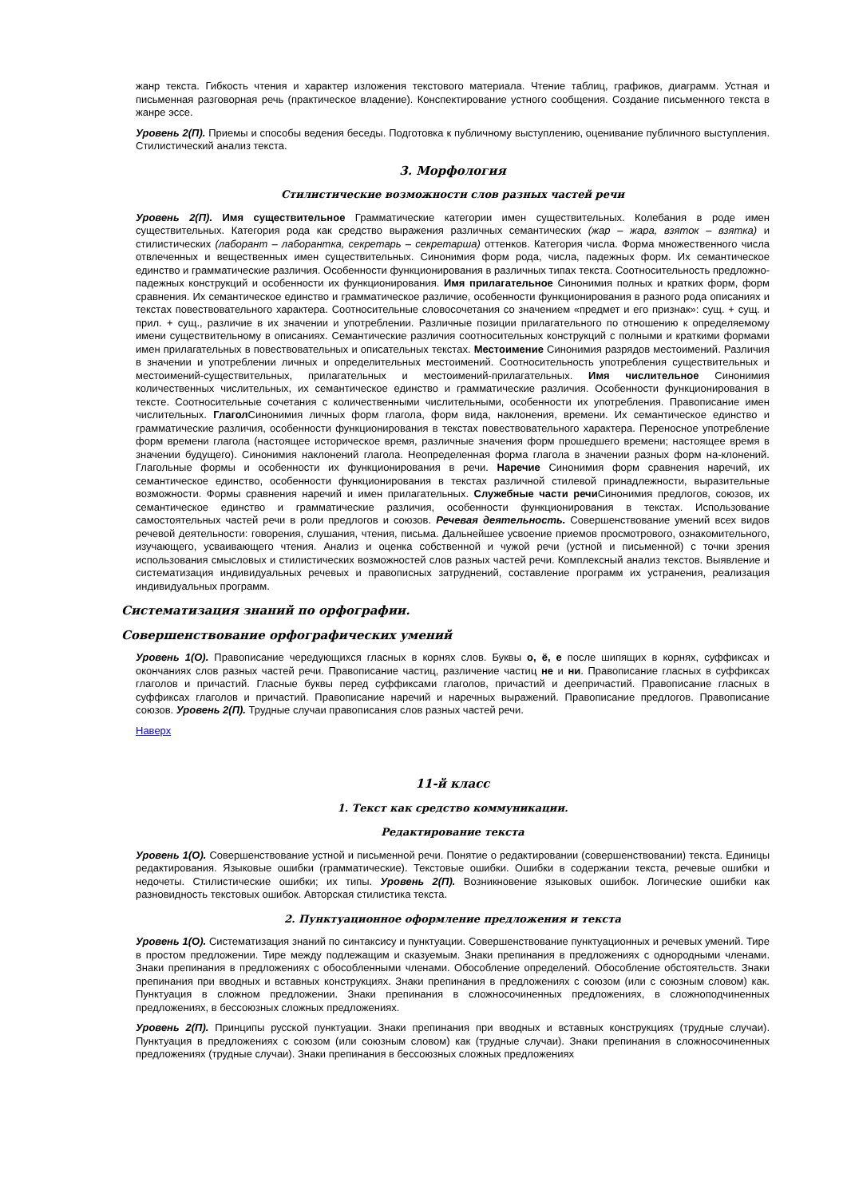жанр текста. Гибкость чтения и характер изложения текстового материала. Чтение таблиц, графиков, диаграмм. Устная и письменная разговорная речь (практическое владение). Конспектирование устного сообщения. Создание письменного текста в жанре эссе.
Уровень 2(П). Приемы и способы ведения беседы. Подготовка к публичному выступлению, оценивание публичного выступления. Стилистический анализ текста.
3. Морфология
Стилистические возможности слов разных частей речи
Уровень 2(П). Имя существительное Грамматические категории имен существительных. Колебания в роде имен существительных. Категория рода как средство выражения различных семантических (жар – жара, взяток – взятка) и стилистических (лаборант – лаборантка, секретарь – секретарша) оттенков. Категория числа. Форма множественного числа отвлеченных и вещественных имен существительных. Синонимия форм рода, числа, падежных форм. Их семантическое единство и грамматические различия. Особенности функционирования в различных типах текста. Соотносительность предложно-падежных конструкций и особенности их функционирования. Имя прилагательное Синонимия полных и кратких форм, форм сравнения. Их семантическое единство и грамматическое различие, особенности функционирования в разного рода описаниях и текстах повествовательного характера. Соотносительные словосочетания со значением «предмет и его признак»: сущ. + сущ. и прил. + сущ., различие в их значении и употреблении. Различные позиции прилагательного по отношению к определяемому имени существительному в описаниях. Семантические различия соотносительных конструкций с полными и краткими формами имен прилагательных в повествовательных и описательных текстах. Местоимение Синонимия разрядов местоимений. Различия в значении и употреблении личных и определительных местоимений. Соотносительность употребления существительных и местоимений-существительных, прилагательных и местоимений-прилагательных. Имя числительное Синонимия количественных числительных, их семантическое единство и грамматические различия. Особенности функционирования в тексте. Соотносительные сочетания с количественными числительными, особенности их употребления. Правописание имен числительных. Глагол Синонимия личных форм глагола, форм вида, наклонения, времени. Их семантическое единство и грамматические различия, особенности функционирования в текстах повествовательного характера. Переносное употребление форм времени глагола (настоящее историческое время, различные значения форм прошедшего времени; настоящее время в значении будущего). Синонимия наклонений глагола. Неопределенная форма глагола в значении разных форм на-клонений. Глагольные формы и особенности их функционирования в речи. Наречие Синонимия форм сравнения наречий, их семантическое единство, особенности функционирования в текстах различной стилевой принадлежности, выразительные возможности. Формы сравнения наречий и имен прилагательных. Служебные части речи Синонимия предлогов, союзов, их семантическое единство и грамматические различия, особенности функционирования в текстах. Использование самостоятельных частей речи в роли предлогов и союзов. Речевая деятельность. Совершенствование умений всех видов речевой деятельности: говорения, слушания, чтения, письма. Дальнейшее усвоение приемов просмотрового, ознакомительного, изучающего, усваивающего чтения. Анализ и оценка собственной и чужой речи (устной и письменной) с точки зрения использования смысловых и стилистических возможностей слов разных частей речи. Комплексный анализ текстов. Выявление и систематизация индивидуальных речевых и правописных затруднений, составление программ их устранения, реализация индивидуальных программ.
Систематизация знаний по орфографии.
Совершенствование орфографических умений
Уровень 1(О). Правописание чередующихся гласных в корнях слов. Буквы о, ё, е после шипящих в корнях, суффиксах и окончаниях слов разных частей речи. Правописание частиц, различение частиц не и ни. Правописание гласных в суффиксах глаголов и причастий. Гласные буквы перед суффиксами глаголов, причастий и деепричастий. Правописание гласных в суффиксах глаголов и причастий. Правописание наречий и наречных выражений. Правописание предлогов. Правописание союзов. Уровень 2(П). Трудные случаи правописания слов разных частей речи.
Наверх
11-й класс
1. Текст как средство коммуникации.
Редактирование текста
Уровень 1(О). Совершенствование устной и письменной речи. Понятие о редактировании (совершенствовании) текста. Единицы редактирования. Языковые ошибки (грамматические). Текстовые ошибки. Ошибки в содержании текста, речевые ошибки и недочеты. Стилистические ошибки; их типы. Уровень 2(П). Возникновение языковых ошибок. Логические ошибки как разновидность текстовых ошибок. Авторская стилистика текста.
2. Пунктуационное оформление предложения и текста
Уровень 1(О). Систематизация знаний по синтаксису и пунктуации. Совершенствование пунктуационных и речевых умений. Тире в простом предложении. Тире между подлежащим и сказуемым. Знаки препинания в предложениях с однородными членами. Знаки препинания в предложениях с обособленными членами. Обособление определений. Обособление обстоятельств. Знаки препинания при вводных и вставных конструкциях. Знаки препинания в предложениях с союзом (или с союзным словом) как. Пунктуация в сложном предложении. Знаки препинания в сложносочиненных предложениях, в сложноподчиненных предложениях, в бессоюзных сложных предложениях.
Уровень 2(П). Принципы русской пунктуации. Знаки препинания при вводных и вставных конструкциях (трудные случаи). Пунктуация в предложениях с союзом (или союзным словом) как (трудные случаи). Знаки препинания в сложносочиненных предложениях (трудные случаи). Знаки препинания в бессоюзных сложных предложениях